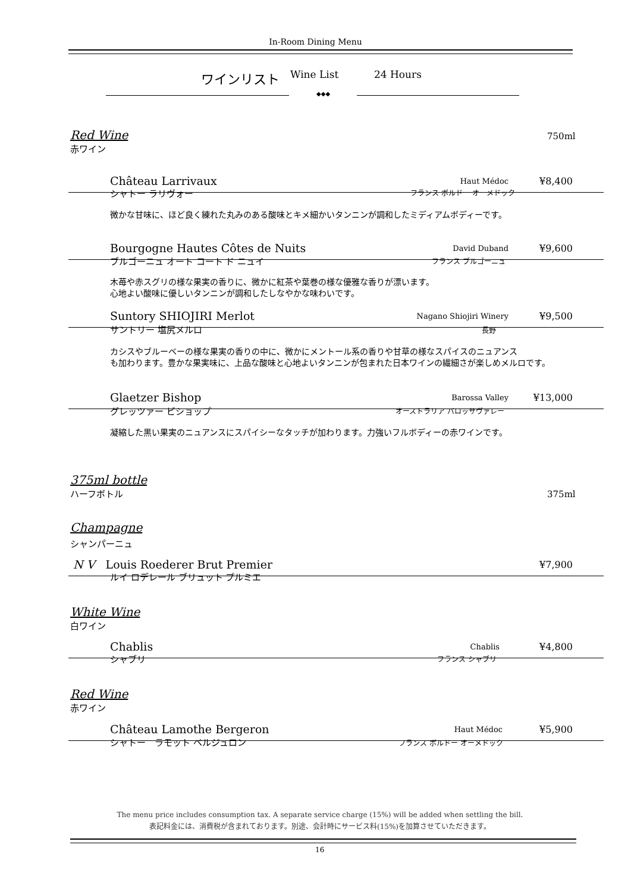In-Room Dining Menu
ワインリスト Wine List 24 Hours
◆◆◆
Red Wine
赤ワイン
750ml
Château Larrivaux Haut Médoc ¥8,400
シャトー ラリヴォー フランス ボルドー オーメドック
微かな甘味に、ほど良く練れた丸みのある酸味とキメ細かいタンニンが調和したミディアムボディーです。
Bourgogne Hautes Côtes de Nuits David Duband ¥9,600
ブルゴーニュ オート コート ド ニュイ
フランス ブルゴーニュ
木苺や赤スグリの様な果実の香りに、微かに紅茶や葉巻の様な優雅な香りが漂います。
心地よい酸味に優しいタンニンが調和したしなやかな味わいです。
Suntory SHIOJIRI Merlot Nagano Shiojiri Winery ¥9,500
サントリー 塩尻メルロ 長野
カシスやブルーベーの様な果実の香りの中に、微かにメントール系の香りや甘草の様なスパイスのニュアンス
も加わります。豊かな果実味に、上品な酸味と心地よいタンニンが包まれた日本ワインの繊細さが楽しめメルロです。
Glaetzer Bishop Barossa Valley ¥13,000
グレッツァー ビショップ オーストラリア バロッサヴァレー
凝縮した黒い果実のニュアンスにスパイシーなタッチが加わります。力強いフルボディーの赤ワインです。
375ml bottle
ハーフボトル
375ml
Champagne
シャンパーニュ
N V Louis Roederer Brut Premier ¥7,900
ルイ ロデレール ブリュット プルミエ
White Wine
白ワイン
Chablis Chablis ¥4,800
シャブリ フランス シャブリ
Red Wine
赤ワイン
Château Lamothe Bergeron Haut Médoc ¥5,900
シャトー　ラモット ベルジュロン フランス ボルドー オーメドック
The menu price includes consumption tax. A separate service charge (15%) will be added when settling the bill.
表記料金には、消費税が含まれております。別途、会計時にサービス料(15%)を加算させていただきます。
16